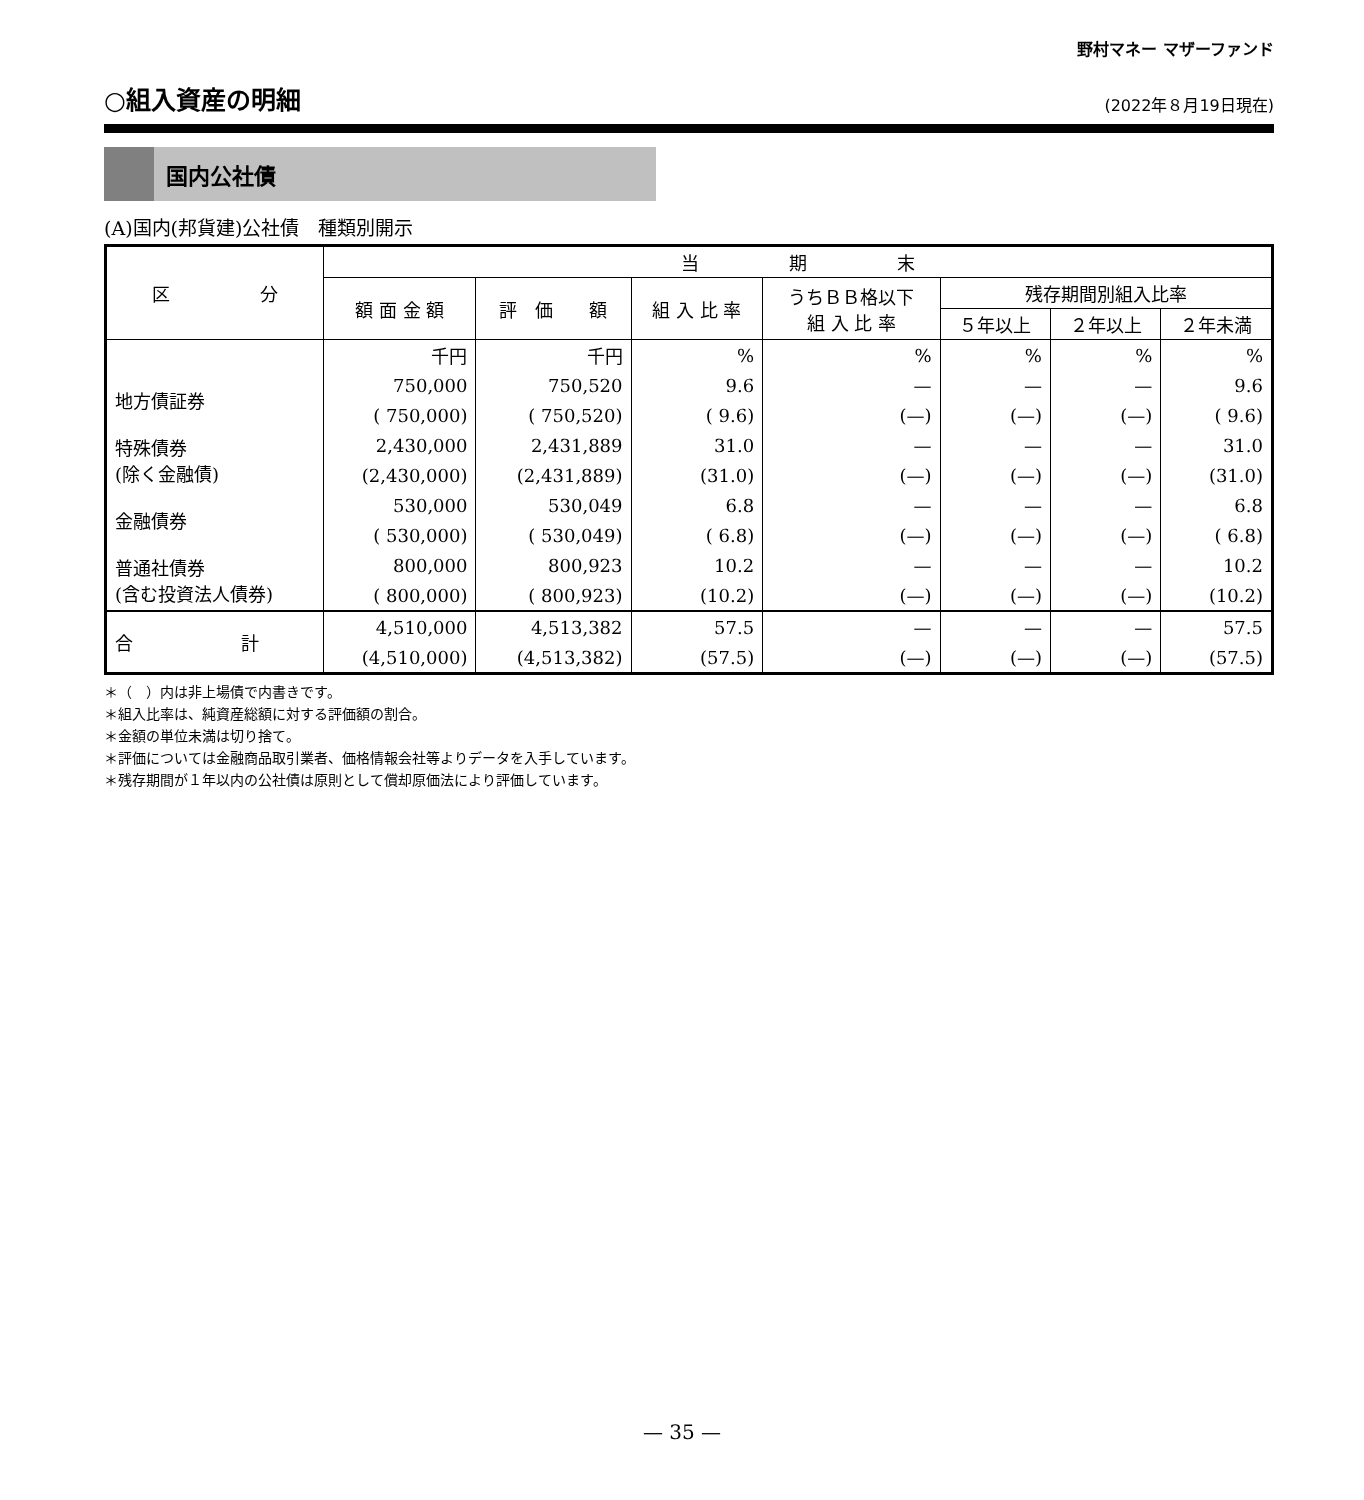野村マネー マザーファンド
○組入資産の明細
(2022年８月19日現在)
国内公社債
(A)国内(邦貨建)公社債　種類別開示
| 区 分 | 当 期 末 | | | | | | |
| --- | --- | --- | --- | --- | --- | --- | --- |
| | 額 面 金 額 | 評 価 額 | 組 入 比 率 | うちＢＢ格以下 組 入 比 率 | 残存期間別組入比率 | | |
| | | | | | ５年以上 | ２年以上 | ２年未満 |
| | 千円 | 千円 | % | % | % | % | % |
| 地方債証券 | 750,000 | 750,520 | 9.6 | — | — | — | 9.6 |
| | ( 750,000) | ( 750,520) | ( 9.6) | (—) | (—) | (—) | ( 9.6) |
| 特殊債券 (除く金融債) | 2,430,000 | 2,431,889 | 31.0 | — | — | — | 31.0 |
| | (2,430,000) | (2,431,889) | (31.0) | (—) | (—) | (—) | (31.0) |
| 金融債券 | 530,000 | 530,049 | 6.8 | — | — | — | 6.8 |
| | ( 530,000) | ( 530,049) | ( 6.8) | (—) | (—) | (—) | ( 6.8) |
| 普通社債券 (含む投資法人債券) | 800,000 | 800,923 | 10.2 | — | — | — | 10.2 |
| | ( 800,000) | ( 800,923) | (10.2) | (—) | (—) | (—) | (10.2) |
| 合 計 | 4,510,000 | 4,513,382 | 57.5 | — | — | — | 57.5 |
| | (4,510,000) | (4,513,382) | (57.5) | (—) | (—) | (—) | (57.5) |
＊（　）内は非上場債で内書きです。
＊組入比率は、純資産総額に対する評価額の割合。
＊金額の単位未満は切り捨て。
＊評価については金融商品取引業者、価格情報会社等よりデータを入手しています。
＊残存期間が１年以内の公社債は原則として償却原価法により評価しています。
— 35 —